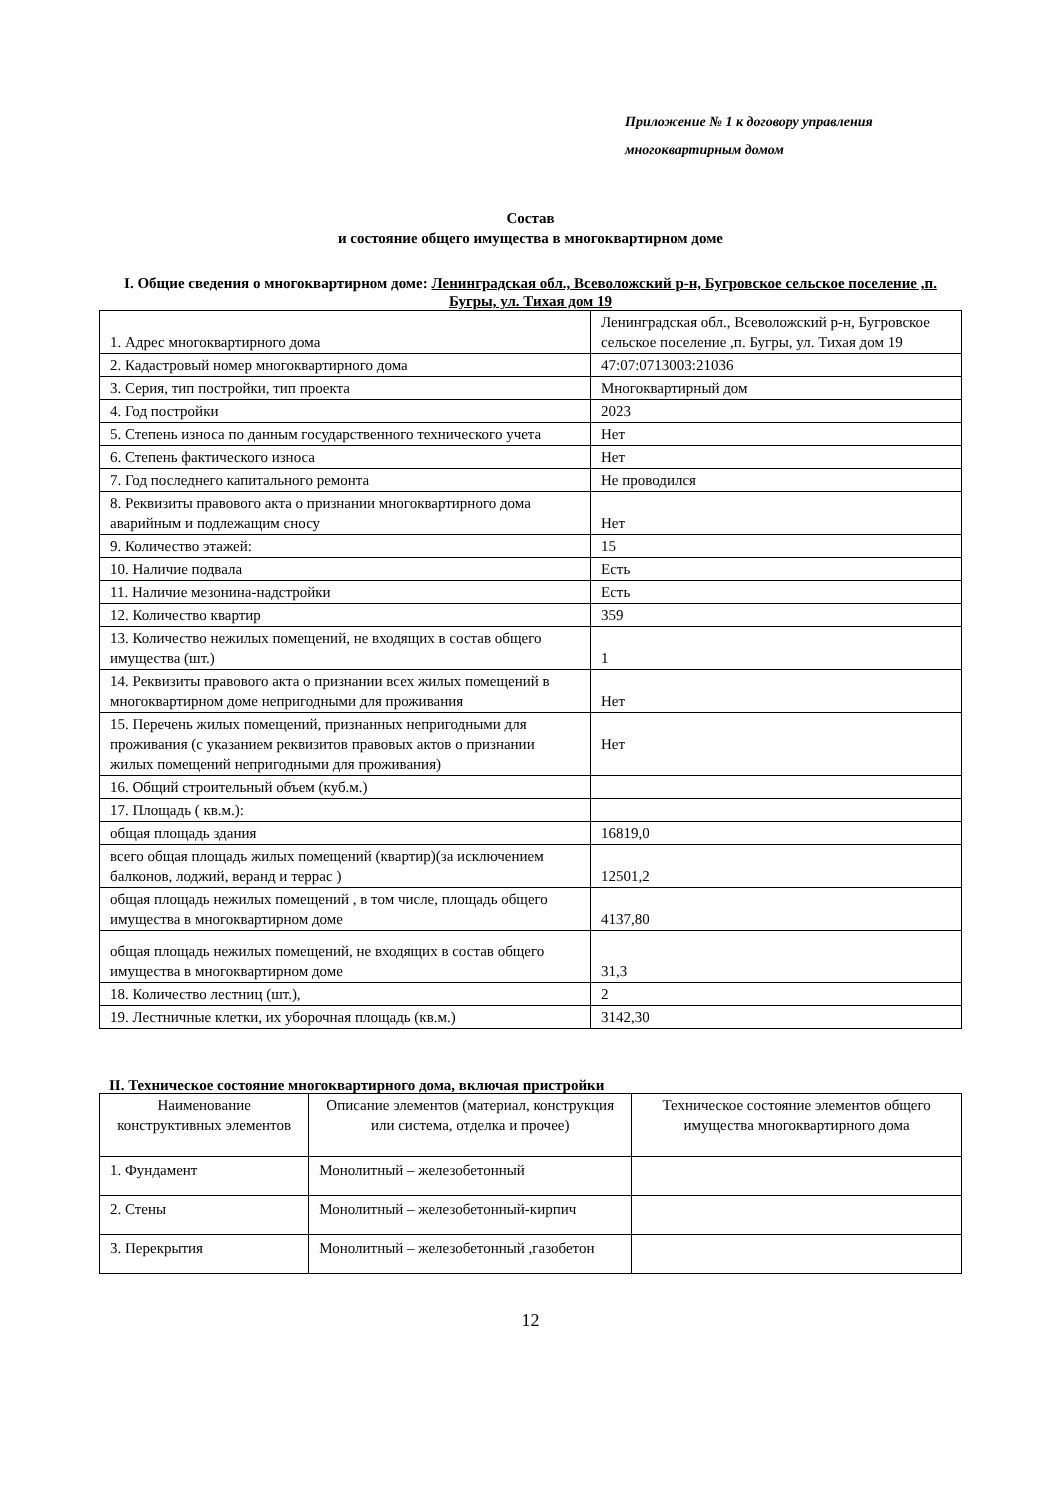Приложение № 1 к договору управления
многоквартирным домом
Состав
и состояние общего имущества в многоквартирном доме
I. Общие сведения о многоквартирном доме: Ленинградская обл., Всеволожский р-н, Бугровское сельское поселение ,п. Бугры, ул. Тихая дом 19
| 1. Адрес многоквартирного дома | Ленинградская обл., Всеволожский р-н, Бугровское сельское поселение ,п. Бугры, ул. Тихая дом 19 |
| 2. Кадастровый номер многоквартирного дома | 47:07:0713003:21036 |
| 3. Серия, тип постройки, тип проекта | Многоквартирный дом |
| 4. Год постройки | 2023 |
| 5. Степень износа по данным государственного технического учета | Нет |
| 6. Степень фактического износа | Нет |
| 7. Год последнего капитального ремонта | Не проводился |
| 8. Реквизиты правового акта о признании многоквартирного дома аварийным и подлежащим сносу | Нет |
| 9. Количество этажей: | 15 |
| 10. Наличие подвала | Есть |
| 11. Наличие мезонина-надстройки | Есть |
| 12. Количество квартир | 359 |
| 13. Количество нежилых помещений, не входящих в состав общего имущества (шт.) | 1 |
| 14. Реквизиты правового акта о признании всех жилых помещений в многоквартирном доме непригодными для проживания | Нет |
| 15. Перечень жилых помещений, признанных непригодными для проживания (с указанием реквизитов правовых актов о признании жилых помещений непригодными для проживания) | Нет |
| 16. Общий строительный объем (куб.м.) | |
| 17. Площадь ( кв.м.): | |
| общая площадь здания | 16819,0 |
| всего общая площадь жилых помещений (квартир)(за исключением балконов, лоджий, веранд и террас ) | 12501,2 |
| общая площадь нежилых помещений , в том числе, площадь общего имущества в многоквартирном доме | 4137,80 |
| общая площадь нежилых помещений, не входящих в состав общего имущества в многоквартирном доме | 31,3 |
| 18. Количество лестниц (шт.), | 2 |
| 19. Лестничные клетки, их уборочная площадь (кв.м.) | 3142,30 |
II. Техническое состояние многоквартирного дома, включая пристройки
| Наименование конструктивных элементов | Описание элементов (материал, конструкция или система, отделка и прочее) | Техническое состояние элементов общего имущества многоквартирного дома |
| --- | --- | --- |
| 1. Фундамент | Монолитный – железобетонный | |
| 2. Стены | Монолитный – железобетонный-кирпич | |
| 3. Перекрытия | Монолитный – железобетонный ,газобетон | |
12